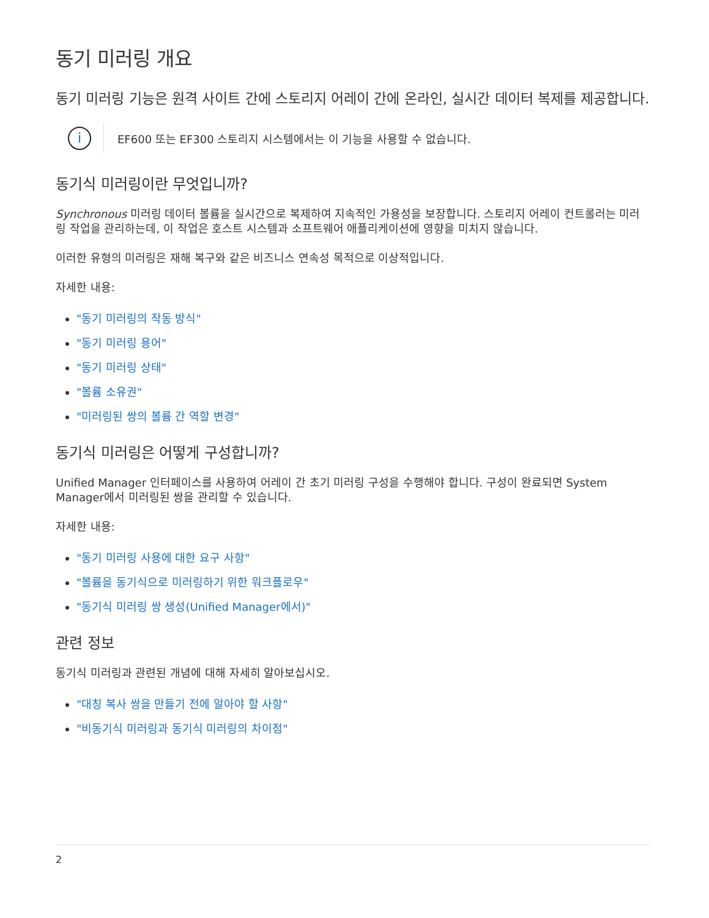동기 미러링 개요
동기 미러링 기능은 원격 사이트 간에 스토리지 어레이 간에 온라인, 실시간 데이터 복제를 제공합니다.
i
EF600 또는 EF300 스토리지 시스템에서는 이 기능을 사용할 수 없습니다.
동기식 미러링이란 무엇입니까?
Synchronous 미러링 데이터 볼륨을 실시간으로 복제하여 지속적인 가용성을 보장합니다. 스토리지 어레이 컨트롤러는 미러링 작업을 관리하는데, 이 작업은 호스트 시스템과 소프트웨어 애플리케이션에 영향을 미치지 않습니다.
이러한 유형의 미러링은 재해 복구와 같은 비즈니스 연속성 목적으로 이상적입니다.
자세한 내용:
"동기 미러링의 작동 방식"
"동기 미러링 용어"
"동기 미러링 상태"
"볼륨 소유권"
"미러링된 쌍의 볼륨 간 역할 변경"
동기식 미러링은 어떻게 구성합니까?
Unified Manager 인터페이스를 사용하여 어레이 간 초기 미러링 구성을 수행해야 합니다. 구성이 완료되면 System Manager에서 미러링된 쌍을 관리할 수 있습니다.
자세한 내용:
"동기 미러링 사용에 대한 요구 사항"
"볼륨을 동기식으로 미러링하기 위한 워크플로우"
"동기식 미러링 쌍 생성(Unified Manager에서)"
관련 정보
동기식 미러링과 관련된 개념에 대해 자세히 알아보십시오.
"대칭 복사 쌍을 만들기 전에 알아야 할 사항"
"비동기식 미러링과 동기식 미러링의 차이점"
2